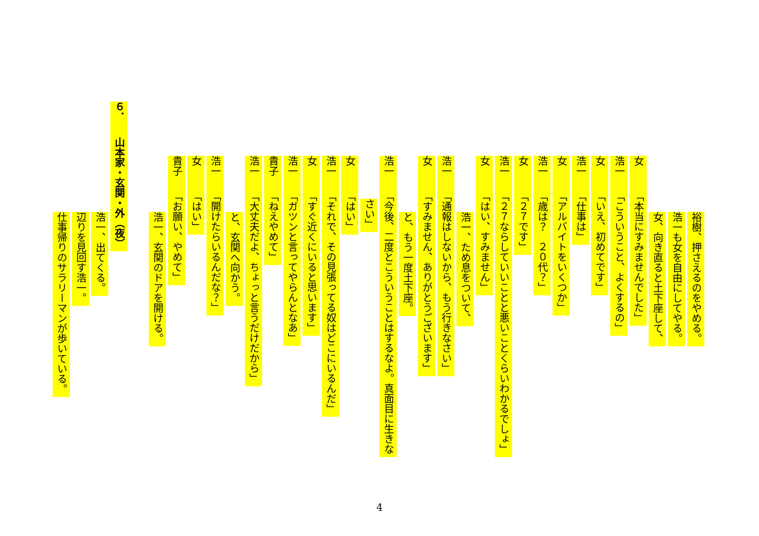裕樹、押さえるのをやめる。
浩一も女を自由にしてやる。
女、向き直ると土下座して、
女　　　「本当にすみませんでした」
浩一　　「こういうこと、よくするの」
女　　　「いえ、初めてです」
浩一　　「仕事は」
女　　　「アルバイトをいくつか」
浩一　　「歳は？　２０代？」
女　　　「２７です」
浩一　　「２７ならしていいことと悪いことくらいわかるでしょ」
女　　　「はい、すみません」
浩一、ため息をついて、
浩一　　「通報はしないから、もう行きなさい」
女　　　「すみません、ありがとうございます」
と、もう一度土下座。
浩一　　「今後、二度とこういうことはするなよ。真面目に生きな
さい」
女　　　「はい」
浩一　　「それで、その見張ってる奴はどこにいるんだ」
女　　　「すぐ近くにいると思います」
浩一　　「ガツンと言ってやらんとなあ」
貴子　　「ねえやめて」
浩一　　「大丈夫だよ、ちょっと言うだけだから」
と、玄関へ向かう。
浩一　　「開けたらいるんだな？」
女　　　「はい」
貴子　　「お願い、やめて」
浩一、玄関のドアを開ける。
６．　　山本家・玄関・外（夜）
浩一、出てくる。
辺りを見回す浩一。
仕事帰りのサラリーマンが歩いている。
4